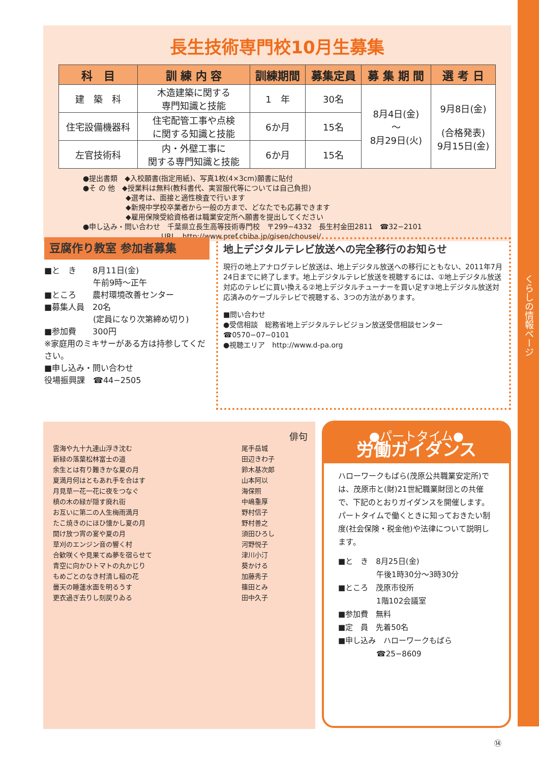くらしの情報ページ
長生技術専門校10月生募集
| 科 目 | 訓 練 内 容 | 訓練期間 | 募集定員 | 募 集 期 間 | 選 考 日 |
| --- | --- | --- | --- | --- | --- |
| 建 築 科 | 木造建築に関する 専門知識と技能 | 1 年 | 30名 | 8月4日(金) 〜 8月29日(火) | 9月8日(金) (合格発表) 9月15日(金) |
| 住宅設備機器科 | 住宅配管工事や点検 に関する知識と技能 | 6か月 | 15名 | | |
| 左官技術科 | 内・外壁工事に 関する専門知識と技能 | 6か月 | 15名 | | |
●提出書類　◆入校願書(指定用紙)、写真1枚(4×3cm)願書に貼付
●そ の 他　◆授業料は無料(教科書代、実習服代等については自己負担)
　　　　　　◆選考は、面接と適性検査で行います
　　　　　　◆新規中学校卒業者から一般の方まで、どなたでも応募できます
　　　　　　◆雇用保険受給資格者は職業安定所へ願書を提出してください
●申し込み・問い合わせ　千葉県立長生高等技術専門校　〒299−4332　長生村金田2811　☎32−2101
　　　　　　　　　　　URL　http://www.pref.chiba.jp/gisen/chousei/
豆腐作り教室 参加者募集
■と　き　　8月11日(金)
　　　　　　午前9時〜正午
■ところ　　農村環境改善センター
■募集人員　20名
　　　　　　(定員になり次第締め切り)
■参加費　　300円
※家庭用のミキサーがある方は持参してください。
■申し込み・問い合わせ
役場振興課　☎44−2505
地上デジタルテレビ放送への完全移行のお知らせ
現行の地上アナログテレビ放送は、地上デジタル放送への移行にともない、2011年7月24日までに終了します。地上デジタルテレビ放送を視聴するには、①地上デジタル放送対応のテレビに買い換える②地上デジタルチューナーを買い足す③地上デジタル放送対応済みのケーブルテレビで視聴する、3つの方法があります。
■問い合わせ
●受信相談　総務省地上デジタルテレビジョン放送受信相談センター　☎0570−07−0101
●視聴エリア　http://www.d-pa.org
俳句
| 雲海や九十九連山浮き沈む | 尾手岳城 |
| 新緑の落葉松林富士の道 | 田辺きわ子 |
| 余生とは有り難きかな夏の月 | 鈴木基次郎 |
| 夏満月何はともあれ手を合はす | 山本阿以 |
| 月見草一花一花に夜をつなぐ | 海保照 |
| 槙の木の緑が隠す廃れ街 | 中嶋重厚 |
| お互いに第二の人生梅雨満月 | 野村信子 |
| たこ焼きのにほひ懐かし夏の月 | 野村善之 |
| 開け放つ宵の宴や夏の月 | 須田ひろし |
| 草刈のエンジン音の響く村 | 河野悦子 |
| 合歓咲くや見果てぬ夢を宿らせて | 津川小汀 |
| 青空に向かひトマトの丸かじり | 葵かける |
| もめごとのなき村清し稲の花 | 加藤秀子 |
| 曇天の睡蓮水面を明るうす | 篠田とみ |
| 更衣過ぎ去りし刻戻りゐる | 田中久子 |
●パートタイム●
労働ガイダンス
ハローワークもばら(茂原公共職業安定所)では、茂原市と(財)21世紀職業財団との共催で、下記のとおりガイダンスを開催します。
パートタイムで働くときに知っておきたい制度(社会保険・税金他)や法律について説明します。
■と　き　8月25日(金)
　　　　　午後1時30分〜3時30分
■ところ　茂原市役所
　　　　　1階102会議室
■参加費　無料
■定　員　先着50名
■申し込み　ハローワークもばら
　　　　　☎25−8609
⑭